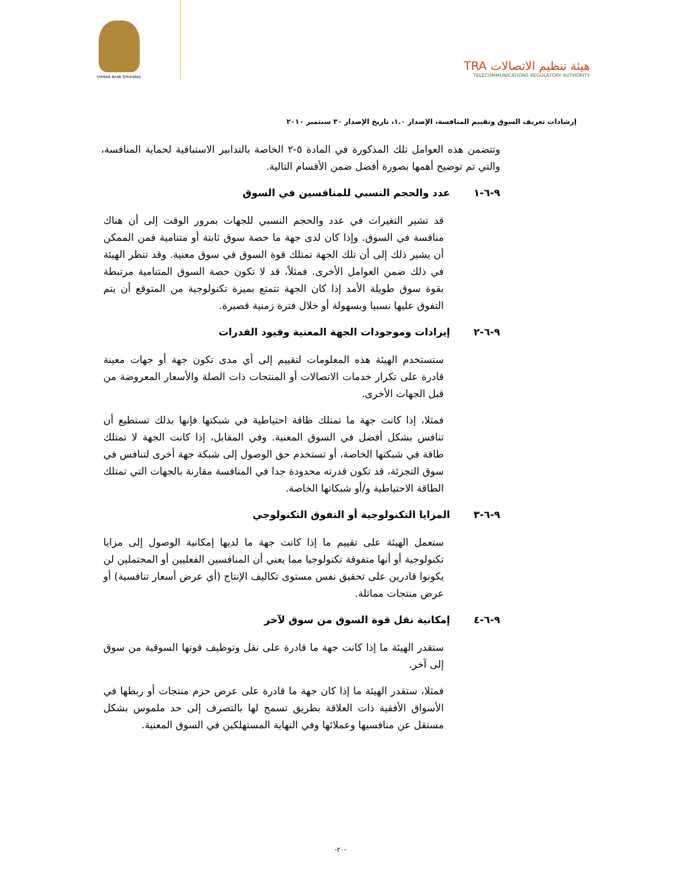United Arab Emirates
TRA هيئة تنظيم الاتصالات
TELECOMMUNICATIONS REGULATORY AUTHORITY
إرشادات تعريف السوق وتقييم المنافسة، الإصدار ١.٠، تاريخ الإصدار ٣٠ سبتمبر ٢٠١٠
وتتضمن هذه العوامل تلك المذكورة في المادة ٥-٢ الخاصة بالتدابير الاستباقية لحماية المنافسة، والتي تم توضيح أهمها بصورة أفضل ضمن الأقسام التالية.
٩-٦-١ عدد والحجم النسبي للمنافسين في السوق
قد تشير التغيرات في عدد والحجم النسبي للجهات بمرور الوقت إلى أن هناك منافسة في السوق. وإذا كان لدى جهة ما حصة سوق ثابتة أو متنامية فمن الممكن أن يشير ذلك إلى أن تلك الجهة تمتلك قوة السوق في سوق معنية. وقد تنظر الهيئة في ذلك ضمن العوامل الأخرى. فمثلاً، قد لا تكون حصة السوق المتنامية مرتبطة بقوة سوق طويلة الأمد إذا كان الجهة تتمتع بميزة تكنولوجية من المتوقع أن يتم التفوق عليها نسبيا وبسهولة أو خلال فترة زمنية قصيرة.
٩-٦-٢ إيرادات وموجودات الجهة المعنية وقيود القدرات
ستستخدم الهيئة هذه المعلومات لتقييم إلى أي مدى تكون جهة أو جهات معينة قادرة على تكرار خدمات الاتصالات أو المنتجات ذات الصلة والأسعار المعروضة من قبل الجهات الأخرى.
فمثلا، إذا كانت جهة ما تمتلك طاقة احتياطية في شبكتها فإنها بذلك تستطيع أن تنافس بشكل أفضل في السوق المعنية. وفي المقابل، إذا كانت الجهة لا تمتلك طاقة في شبكتها الخاصة، أو تستخدم حق الوصول إلى شبكة جهة أخرى لتنافس في سوق التجزئة، قد تكون قدرته محدودة جدا في المنافسة مقارنة بالجهات التي تمتلك الطاقة الاحتياطية و/أو شبكاتها الخاصة.
٩-٦-٣ المزايا التكنولوجية أو التفوق التكنولوجي
ستعمل الهيئة على تقييم ما إذا كانت جهة ما لديها إمكانية الوصول إلى مزايا تكنولوجية أو أنها متفوقة تكنولوجيا مما يعني أن المنافسين الفعليين أو المحتملين لن يكونوا قادرين على تحقيق نفس مستوى تكاليف الإنتاج (أي عرض أسعار تنافسية) أو عرض منتجات مماثلة.
٩-٦-٤ إمكانية نقل قوة السوق من سوق لآخر
ستقدر الهيئة ما إذا كانت جهة ما قادرة على نقل وتوظيف قوتها السوقية من سوق إلى آخر.
فمثلا، ستقدر الهيئة ما إذا كان جهة ما قادرة على عرض حزم منتجات أو ربطها في الأسواق الأفقية ذات العلاقة بطريق تسمح لها بالتصرف إلى حد ملموس بشكل مستقل عن منافسيها وعملائها وفي النهاية المستهلكين في السوق المعنية.
-٢٠-